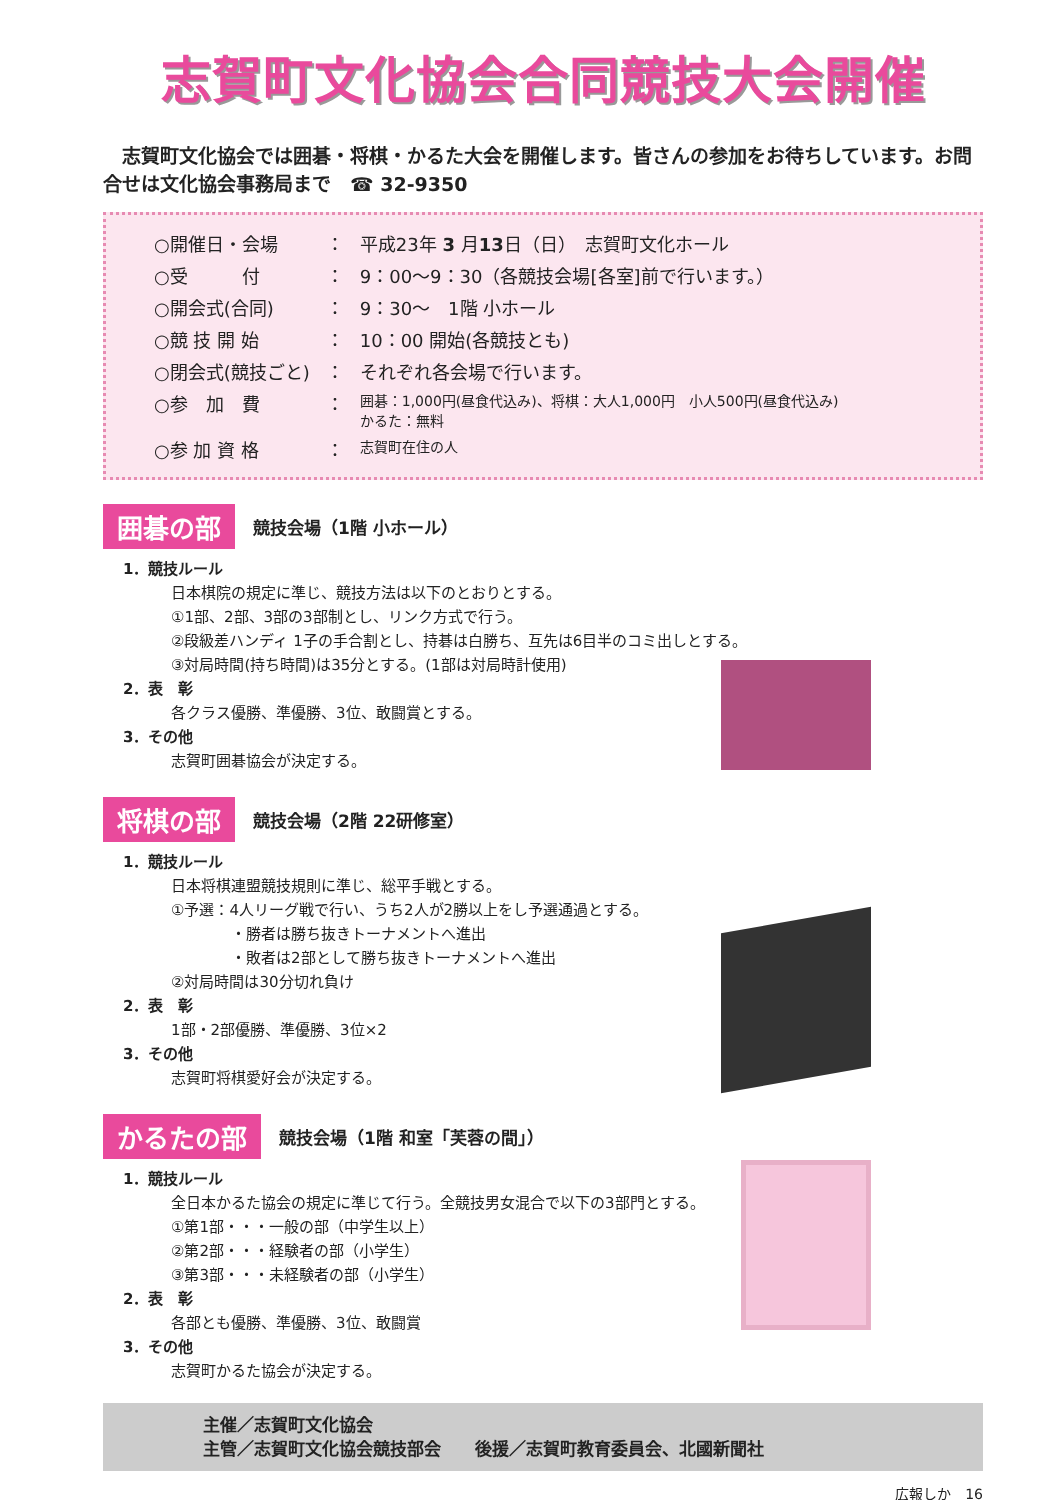志賀町文化協会合同競技大会開催
　志賀町文化協会では囲碁・将棋・かるた大会を開催します。皆さんの参加をお待ちしています。お問合せは文化協会事務局まで　☎ 32-9350
| ○開催日・会場 | ： | 平成23年 3 月 13 日（日） 志賀町文化ホール |
| ○受 付 | ： | 9：00～9：30（各競技会場[各室]前で行います。） |
| ○開会式(合同) | ： | 9：30～ 1階 小ホール |
| ○競 技 開 始 | ： | 10：00 開始(各競技とも) |
| ○閉会式(競技ごと) | ： | それぞれ各会場で行います。 |
| ○参 加 費 | ： | 囲碁：1,000円(昼食代込み)、将棋：大人1,000円 小人500円(昼食代込み) かるた：無料 |
| ○参 加 資 格 | ： | 志賀町在住の人 |
囲碁の部 競技会場（1階 小ホール）
1．競技ルール
日本棋院の規定に準じ、競技方法は以下のとおりとする。
①1部、2部、3部の3部制とし、リンク方式で行う。
②段級差ハンディ 1子の手合割とし、持碁は白勝ち、互先は6目半のコミ出しとする。
③対局時間(持ち時間)は35分とする。(1部は対局時計使用)
2．表　彰
各クラス優勝、準優勝、3位、敢闘賞とする。
3．その他
志賀町囲碁協会が決定する。
将棋の部 競技会場（2階 22研修室）
1．競技ルール
日本将棋連盟競技規則に準じ、総平手戦とする。
①予選：4人リーグ戦で行い、うち2人が2勝以上をし予選通過とする。
　　　　・勝者は勝ち抜きトーナメントへ進出
　　　　・敗者は2部として勝ち抜きトーナメントへ進出
②対局時間は30分切れ負け
2．表　彰
1部・2部優勝、準優勝、3位×2
3．その他
志賀町将棋愛好会が決定する。
かるたの部 競技会場（1階 和室「芙蓉の間」）
1．競技ルール
全日本かるた協会の規定に準じて行う。全競技男女混合で以下の3部門とする。
①第1部・・・一般の部（中学生以上）
②第2部・・・経験者の部（小学生）
③第3部・・・未経験者の部（小学生）
2．表　彰
各部とも優勝、準優勝、3位、敢闘賞
3．その他
志賀町かるた協会が決定する。
主催／志賀町文化協会
主管／志賀町文化協会競技部会　　後援／志賀町教育委員会、北國新聞社
広報しか　16